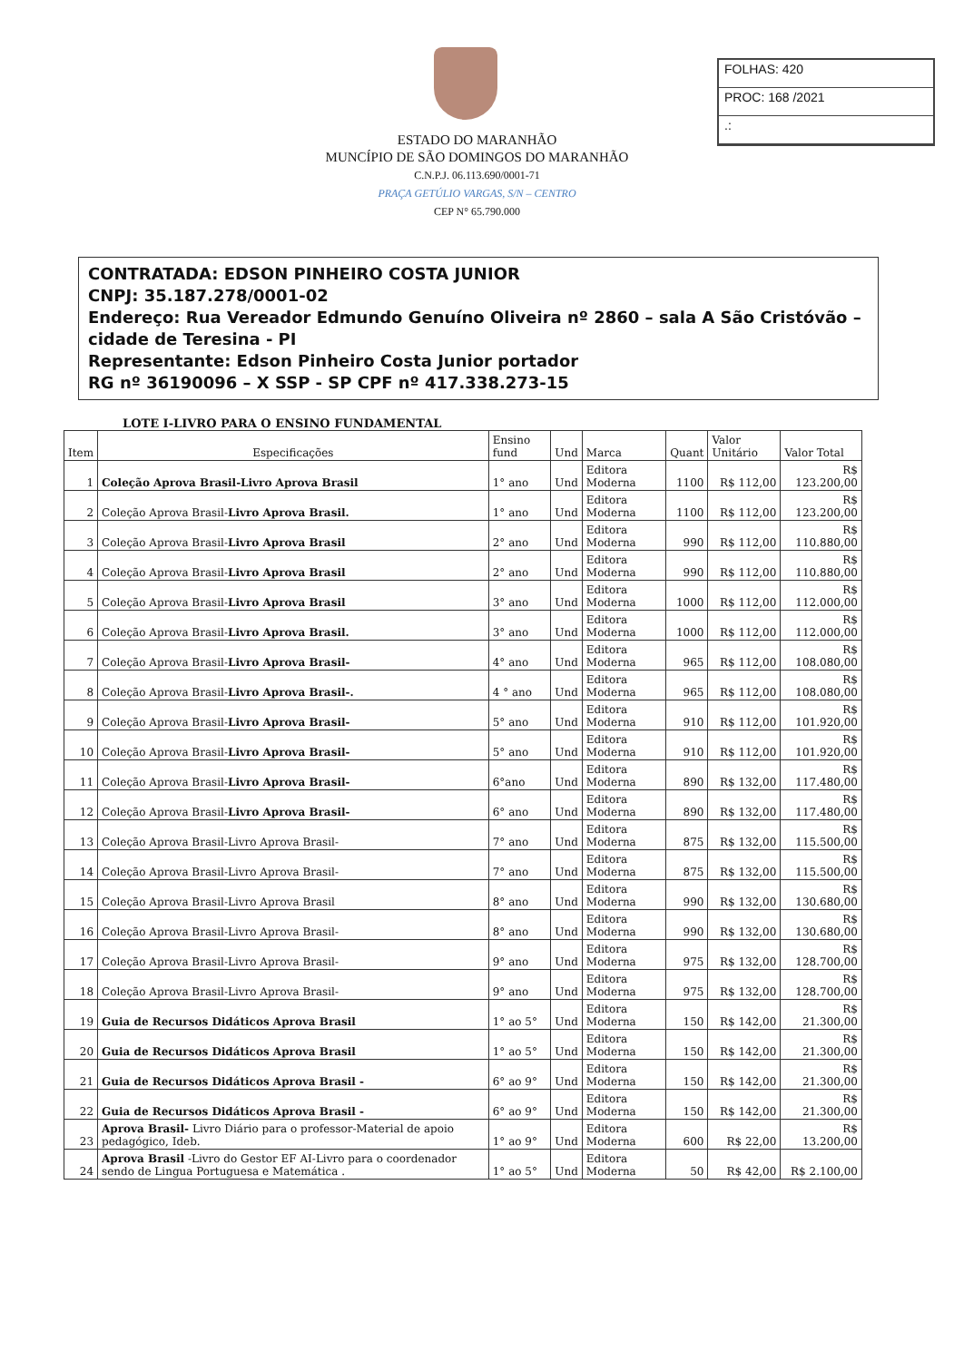FOLHAS: 420
PROC: 168 /2021
.:
ESTADO DO MARANHÃO
MUNCÍPIO DE SÃO DOMINGOS DO MARANHÃO
C.N.P.J. 06.113.690/0001-71
PRAÇA GETÚLIO VARGAS, S/N – CENTRO
CEP N° 65.790.000
CONTRATADA: EDSON PINHEIRO COSTA JUNIOR
CNPJ: 35.187.278/0001-02
Endereço: Rua Vereador Edmundo Genuíno Oliveira nº 2860 – sala A São Cristóvão – cidade de Teresina - PI
Representante: Edson Pinheiro Costa Junior portador
RG nº 36190096 – X SSP - SP CPF nº 417.338.273-15
LOTE I-LIVRO PARA O ENSINO FUNDAMENTAL
| Item | Especificações | Ensino fund | Und | Marca | Quant | Valor Unitário | Valor Total |
| --- | --- | --- | --- | --- | --- | --- | --- |
| 1 | Coleção Aprova Brasil-Livro Aprova Brasil | 1° ano | Und | Editora Moderna | 1100 | R$ 112,00 | R$ 123.200,00 |
| 2 | Coleção Aprova Brasil- Livro Aprova Brasil. | 1° ano | Und | Editora Moderna | 1100 | R$ 112,00 | R$ 123.200,00 |
| 3 | Coleção Aprova Brasil- Livro Aprova Brasil | 2° ano | Und | Editora Moderna | 990 | R$ 112,00 | R$ 110.880,00 |
| 4 | Coleção Aprova Brasil- Livro Aprova Brasil | 2° ano | Und | Editora Moderna | 990 | R$ 112,00 | R$ 110.880,00 |
| 5 | Coleção Aprova Brasil- Livro Aprova Brasil | 3° ano | Und | Editora Moderna | 1000 | R$ 112,00 | R$ 112.000,00 |
| 6 | Coleção Aprova Brasil- Livro Aprova Brasil. | 3° ano | Und | Editora Moderna | 1000 | R$ 112,00 | R$ 112.000,00 |
| 7 | Coleção Aprova Brasil- Livro Aprova Brasil- | 4° ano | Und | Editora Moderna | 965 | R$ 112,00 | R$ 108.080,00 |
| 8 | Coleção Aprova Brasil- Livro Aprova Brasil-. | 4 ° ano | Und | Editora Moderna | 965 | R$ 112,00 | R$ 108.080,00 |
| 9 | Coleção Aprova Brasil- Livro Aprova Brasil- | 5° ano | Und | Editora Moderna | 910 | R$ 112,00 | R$ 101.920,00 |
| 10 | Coleção Aprova Brasil- Livro Aprova Brasil- | 5° ano | Und | Editora Moderna | 910 | R$ 112,00 | R$ 101.920,00 |
| 11 | Coleção Aprova Brasil- Livro Aprova Brasil- | 6°ano | Und | Editora Moderna | 890 | R$ 132,00 | R$ 117.480,00 |
| 12 | Coleção Aprova Brasil- Livro Aprova Brasil- | 6° ano | Und | Editora Moderna | 890 | R$ 132,00 | R$ 117.480,00 |
| 13 | Coleção Aprova Brasil-Livro Aprova Brasil- | 7° ano | Und | Editora Moderna | 875 | R$ 132,00 | R$ 115.500,00 |
| 14 | Coleção Aprova Brasil-Livro Aprova Brasil- | 7° ano | Und | Editora Moderna | 875 | R$ 132,00 | R$ 115.500,00 |
| 15 | Coleção Aprova Brasil-Livro Aprova Brasil | 8° ano | Und | Editora Moderna | 990 | R$ 132,00 | R$ 130.680,00 |
| 16 | Coleção Aprova Brasil-Livro Aprova Brasil- | 8° ano | Und | Editora Moderna | 990 | R$ 132,00 | R$ 130.680,00 |
| 17 | Coleção Aprova Brasil-Livro Aprova Brasil- | 9° ano | Und | Editora Moderna | 975 | R$ 132,00 | R$ 128.700,00 |
| 18 | Coleção Aprova Brasil-Livro Aprova Brasil- | 9° ano | Und | Editora Moderna | 975 | R$ 132,00 | R$ 128.700,00 |
| 19 | Guia de Recursos Didáticos Aprova Brasil | 1° ao 5° | Und | Editora Moderna | 150 | R$ 142,00 | R$ 21.300,00 |
| 20 | Guia de Recursos Didáticos Aprova Brasil | 1° ao 5° | Und | Editora Moderna | 150 | R$ 142,00 | R$ 21.300,00 |
| 21 | Guia de Recursos Didáticos Aprova Brasil - | 6° ao 9° | Und | Editora Moderna | 150 | R$ 142,00 | R$ 21.300,00 |
| 22 | Guia de Recursos Didáticos Aprova Brasil - | 6° ao 9° | Und | Editora Moderna | 150 | R$ 142,00 | R$ 21.300,00 |
| 23 | Aprova Brasil- Livro Diário para o professor-Material de apoio pedagógico, Ideb. | 1° ao 9° | Und | Editora Moderna | 600 | R$ 22,00 | R$ 13.200,00 |
| 24 | Aprova Brasil -Livro do Gestor EF AI-Livro para o coordenador sendo de Lingua Portuguesa e Matemática . | 1° ao 5° | Und | Editora Moderna | 50 | R$ 42,00 | R$ 2.100,00 |